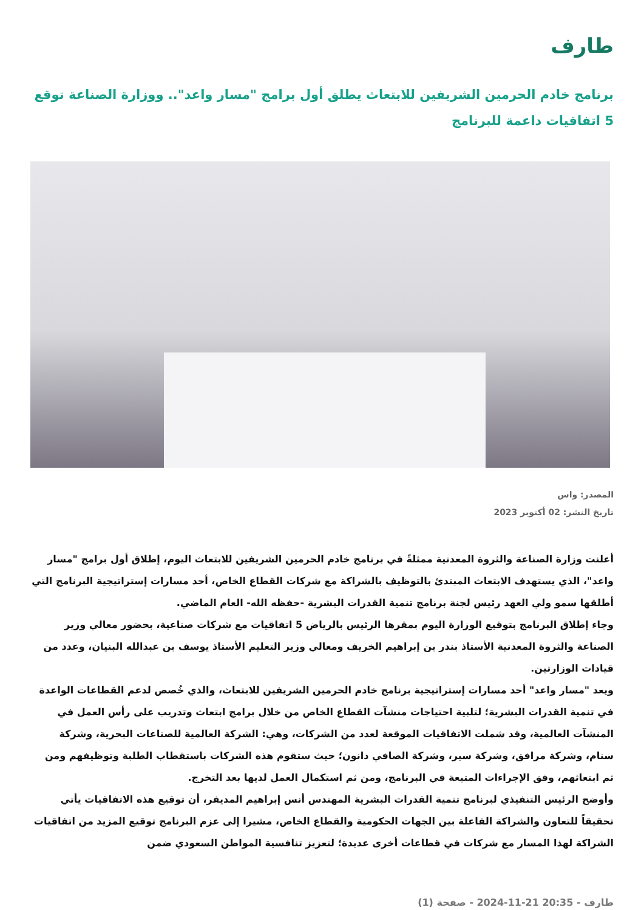طارف
برنامج خادم الحرمين الشريفين للابتعاث يطلق أول برامج "مسار واعد".. ووزارة الصناعة توقع 5 اتفاقيات داعمة للبرنامج
المصدر: واس
تاريخ النشر: 02 أكتوبر 2023
أعلنت وزارة الصناعة والثروة المعدنية ممثلةً في برنامج خادم الحرمين الشريفين للابتعاث اليوم، إطلاق أول برامج "مسار واعد"، الذي يستهدف الابتعاث المبتدئ بالتوظيف بالشراكة مع شركات القطاع الخاص، أحد مسارات إستراتيجية البرنامج التي أطلقها سمو ولي العهد رئيس لجنة برنامج تنمية القدرات البشرية -حفظه الله- العام الماضي.
وجاء إطلاق البرنامج بتوقيع الوزارة اليوم بمقرها الرئيس بالرياض 5 اتفاقيات مع شركات صناعية، بحضور معالي وزير الصناعة والثروة المعدنية الأستاذ بندر بن إبراهيم الخريف ومعالي وزير التعليم الأستاذ يوسف بن عبدالله البنيان، وعدد من قيادات الوزارتين.
ويعد "مسار واعد" أحد مسارات إستراتيجية برنامج خادم الحرمين الشريفين للابتعاث، والذي خُصص لدعم القطاعات الواعدة في تنمية القدرات البشرية؛ لتلبية احتياجات منشآت القطاع الخاص من خلال برامج ابتعاث وتدريب على رأس العمل في المنشآت العالمية، وقد شملت الاتفاقيات الموقعة لعدد من الشركات، وهي: الشركة العالمية للصناعات البحرية، وشركة سنام، وشركة مرافق، وشركة سير، وشركة الصافي دانون؛ حيث ستقوم هذه الشركات باستقطاب الطلبة وتوظيفهم ومن ثم ابتعاثهم، وفق الإجراءات المتبعة في البرنامج، ومن ثم استكمال العمل لديها بعد التخرج.
وأوضح الرئيس التنفيذي لبرنامج تنمية القدرات البشرية المهندس أنس إبراهيم المديفر، أن توقيع هذه الاتفاقيات يأتي تحقيقاً للتعاون والشراكة الفاعلة بين الجهات الحكومية والقطاع الخاص، مشيرا إلى عزم البرنامج توقيع المزيد من اتفاقيات الشراكة لهذا المسار مع شركات في قطاعات أخرى عديدة؛ لتعزيز تنافسية المواطن السعودي ضمن
طارف - 20:35 21-11-2024 - صفحة (1)